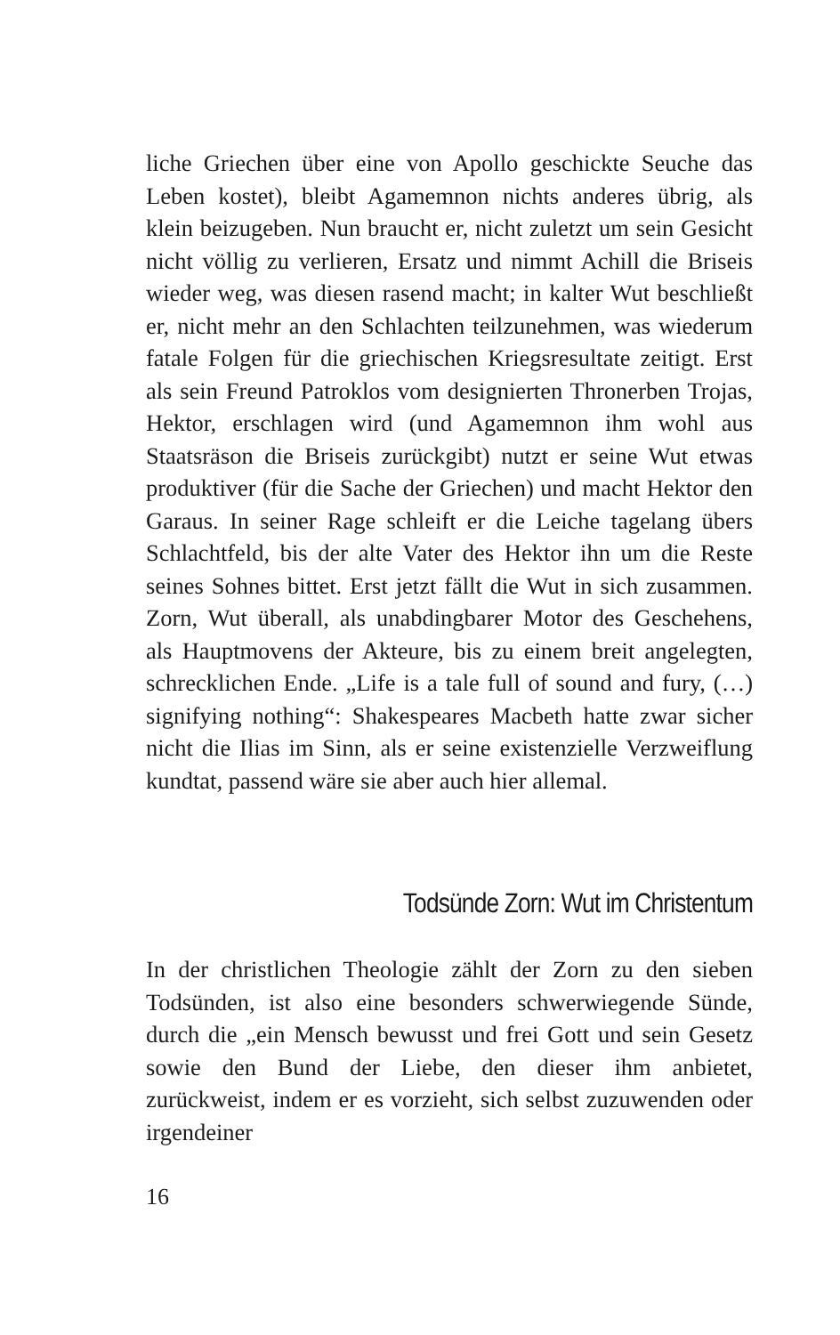liche Griechen über eine von Apollo geschickte Seuche das Leben kostet), bleibt Agamemnon nichts anderes übrig, als klein beizugeben. Nun braucht er, nicht zuletzt um sein Gesicht nicht völlig zu verlieren, Ersatz und nimmt Achill die Briseis wieder weg, was diesen rasend macht; in kalter Wut beschließt er, nicht mehr an den Schlachten teilzunehmen, was wiederum fatale Folgen für die griechischen Kriegsresultate zeitigt. Erst als sein Freund Patroklos vom designierten Thronerben Trojas, Hektor, erschlagen wird (und Agamemnon ihm wohl aus Staatsräson die Briseis zurückgibt) nutzt er seine Wut etwas produktiver (für die Sache der Griechen) und macht Hektor den Garaus. In seiner Rage schleift er die Leiche tagelang übers Schlachtfeld, bis der alte Vater des Hektor ihn um die Reste seines Sohnes bittet. Erst jetzt fällt die Wut in sich zusammen. Zorn, Wut überall, als unabdingbarer Motor des Geschehens, als Hauptmovens der Akteure, bis zu einem breit angelegten, schrecklichen Ende. „Life is a tale full of sound and fury, (…) signifying nothing“: Shakespeares Macbeth hatte zwar sicher nicht die Ilias im Sinn, als er seine existenzielle Verzweiflung kundtat, passend wäre sie aber auch hier allemal.
Todsünde Zorn: Wut im Christentum
In der christlichen Theologie zählt der Zorn zu den sieben Todsünden, ist also eine besonders schwerwiegende Sünde, durch die „ein Mensch bewusst und frei Gott und sein Gesetz sowie den Bund der Liebe, den dieser ihm anbietet, zurückweist, indem er es vorzieht, sich selbst zuzuwenden oder irgendeiner
16